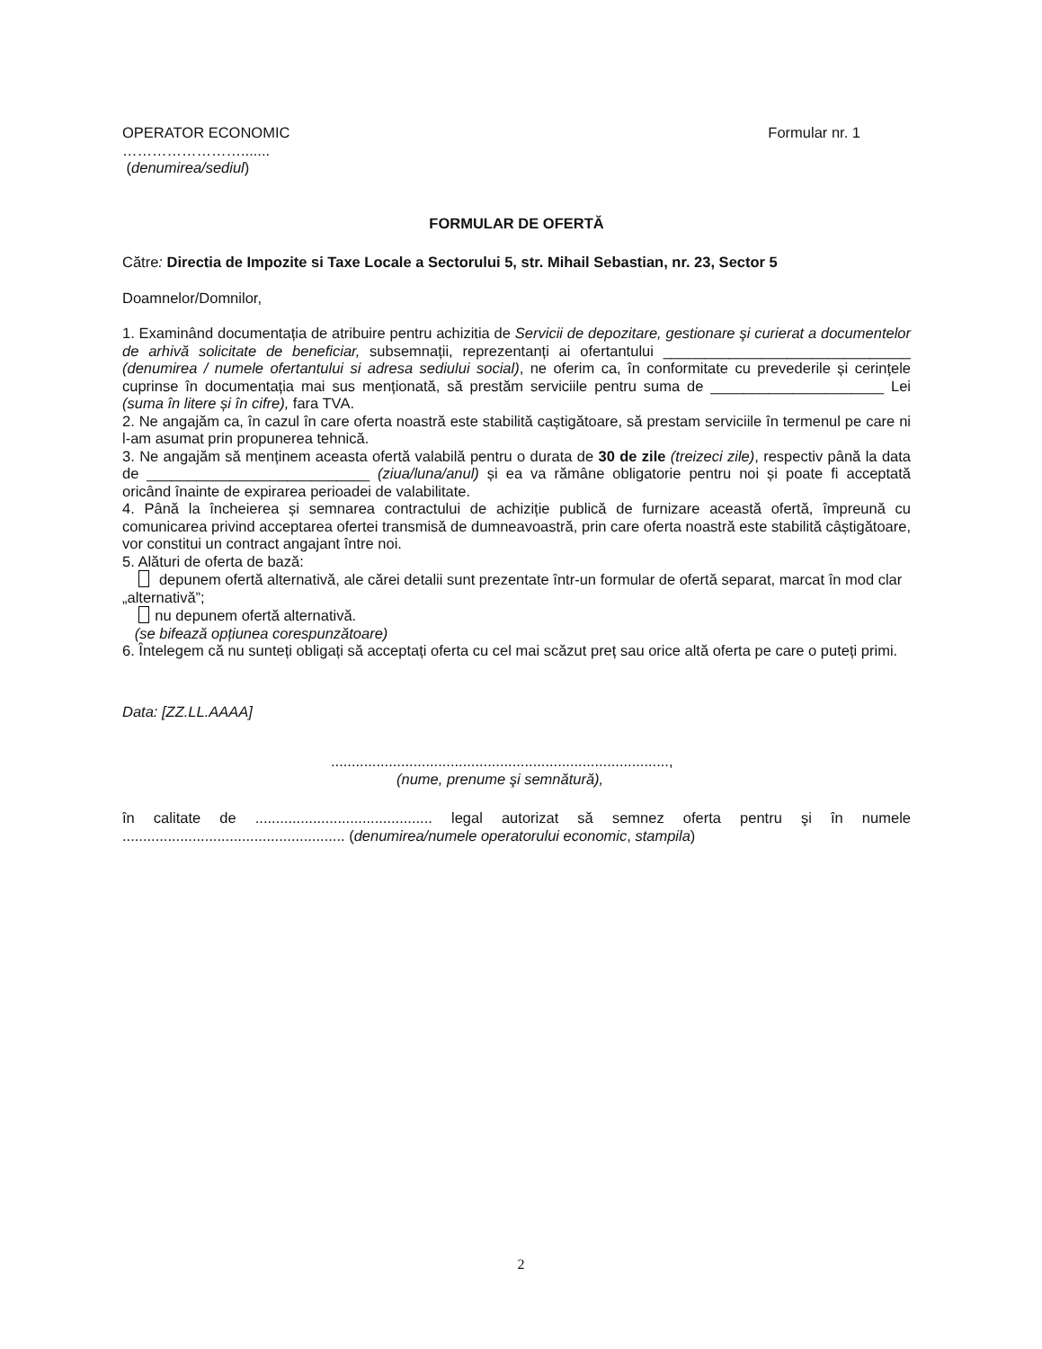OPERATOR ECONOMIC Formular nr. 1
…………………….......
(denumirea/sediul)
FORMULAR DE OFERTĂ
Către: Directia de Impozite si Taxe Locale a Sectorului 5, str. Mihail Sebastian, nr. 23, Sector 5
Doamnelor/Domnilor,
1. Examinând documentația de atribuire pentru achizitia de Servicii de depozitare, gestionare şi curierat a documentelor de arhivă solicitate de beneficiar, subsemnații, reprezentanți ai ofertantului ______________________________ (denumirea / numele ofertantului si adresa sediului social), ne oferim ca, în conformitate cu prevederile și cerințele cuprinse în documentația mai sus menționată, să prestăm serviciile pentru suma de _____________________ Lei (suma în litere și în cifre), fara TVA.
2. Ne angajăm ca, în cazul în care oferta noastră este stabilită caștigătoare, să prestam serviciile în termenul pe care ni l-am asumat prin propunerea tehnică.
3. Ne angajăm să menținem aceasta ofertă valabilă pentru o durata de 30 de zile (treizeci zile), respectiv până la data de ___________________________ (ziua/luna/anul) și ea va rămâne obligatorie pentru noi și poate fi acceptată oricând înainte de expirarea perioadei de valabilitate.
4. Până la încheierea și semnarea contractului de achiziție publică de furnizare această ofertă, împreună cu comunicarea privind acceptarea ofertei transmisă de dumneavoastră, prin care oferta noastră este stabilită câștigătoare, vor constitui un contract angajant între noi.
5. Alături de oferta de bază:
depunem ofertă alternativă, ale cărei detalii sunt prezentate într-un formular de ofertă separat, marcat în mod clar „alternativă”;
nu depunem ofertă alternativă.
(se bifează opțiunea corespunzătoare)
6. Întelegem că nu sunteți obligați să acceptați oferta cu cel mai scăzut preț sau orice altă oferta pe care o puteți primi.
Data: [ZZ.LL.AAAA]
..................................................................................,
(nume, prenume şi semnătură),
în calitate de ........................................... legal autorizat să semnez oferta pentru şi în numele ...................................................... (denumirea/numele operatorului economic, stampila)
2